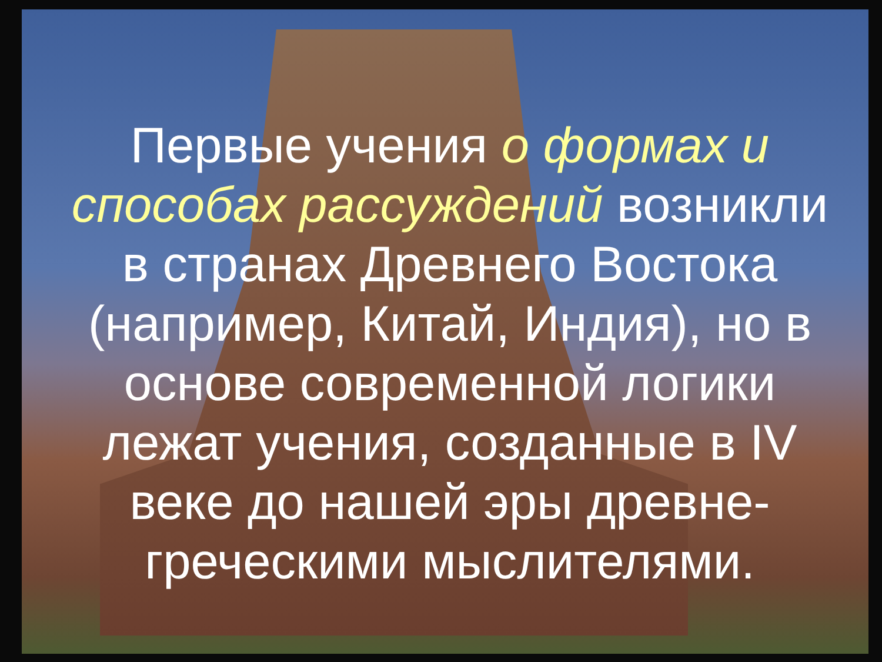Первые учения о формах и способах рассуждений возникли в странах Древнего Востока (например, Китай, Индия), но в основе современной логики лежат учения, созданные в IV веке до нашей эры древне-греческими мыслителями.